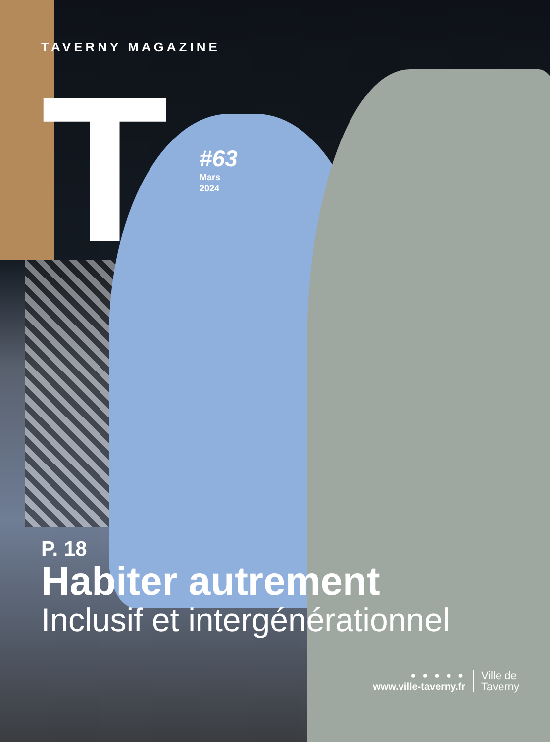TAVERNY MAGAZINE
T
#63
Mars
2024
P. 18
Habiter autrement
Inclusif et intergénérationnel
● ● ● ● ●
www.ville-taverny.fr
Ville de
Taverny